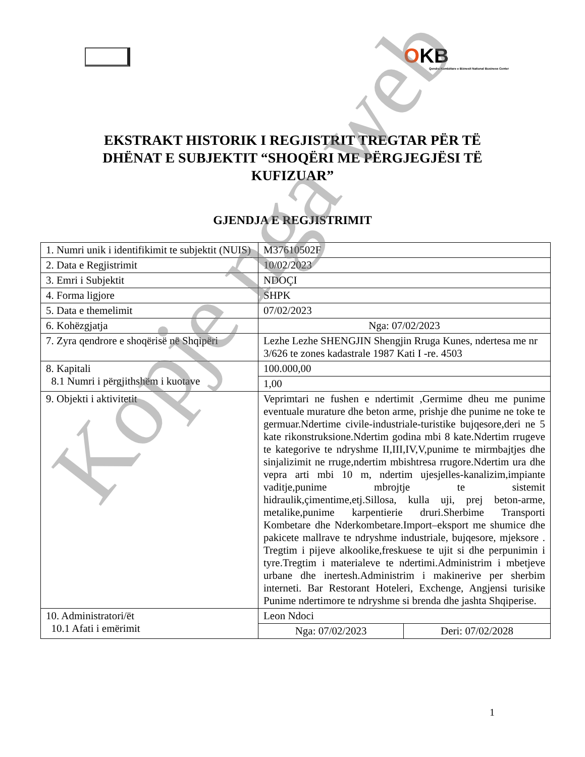OKB
Qendra Kombëtare e Biznesit National Business Center
EKSTRAKT HISTORIK I REGJISTRIT TREGTAR PËR TË DHËNAT E SUBJEKTIT “SHOQËRI ME PËRGJEGJËSI TË KUFIZUAR”
GJENDJA E REGJISTRIMIT
| 1. Numri unik i identifikimit te subjektit (NUIS) | M37610502F | |
| 2. Data e Regjistrimit | 10/02/2023 | |
| 3. Emri i Subjektit | NDOÇI | |
| 4. Forma ligjore | SHPK | |
| 5. Data e themelimit | 07/02/2023 | |
| 6. Kohëzgjatja | Nga: 07/02/2023 | |
| 7. Zyra qendrore e shoqërisë në Shqipëri | Lezhe Lezhe SHENGJIN Shengjin Rruga Kunes, ndertesa me nr 3/626 te zones kadastrale 1987 Kati I -re. 4503 | |
| 8. Kapitali 8.1 Numri i përgjithshëm i kuotave | 100.000,00 | |
| | 1,00 | |
| 9. Objekti i aktivitetit | Veprimtari ne fushen e ndertimit ,Germime dheu me punime eventuale murature dhe beton arme, prishje dhe punime ne toke te germuar.Ndertime civile-industriale-turistike bujqesore,deri ne 5 kate rikonstruksione.Ndertim godina mbi 8 kate.Ndertim rrugeve te kategorive te ndryshme II,III,IV,V,punime te mirmbajtjes dhe sinjalizimit ne rruge,ndertim mbishtresa rrugore.Ndertim ura dhe vepra arti mbi 10 m, ndertim ujesjelles-kanalizim,impiante vaditje,punime mbrojtje te sistemit hidraulik,çimentime,etj.Sillosa, kulla uji, prej beton-arme, metalike,punime karpentierie druri.Sherbime Transporti Kombetare dhe Nderkombetare.Import–eksport me shumice dhe pakicete mallrave te ndryshme industriale, bujqesore, mjeksore . Tregtim i pijeve alkoolike,freskuese te ujit si dhe perpunimin i tyre.Tregtim i materialeve te ndertimi.Administrim i mbetjeve urbane dhe inertesh.Administrim i makinerive per sherbim interneti. Bar Restorant Hoteleri, Exchenge, Angjensi turisike Punime ndertimore te ndryshme si brenda dhe jashta Shqiperise. | |
| 10. Administratori/ët 10.1 Afati i emërimit | Leon Ndoci | |
| | Nga: 07/02/2023 | Deri: 07/02/2028 |
1
Kopje nga web